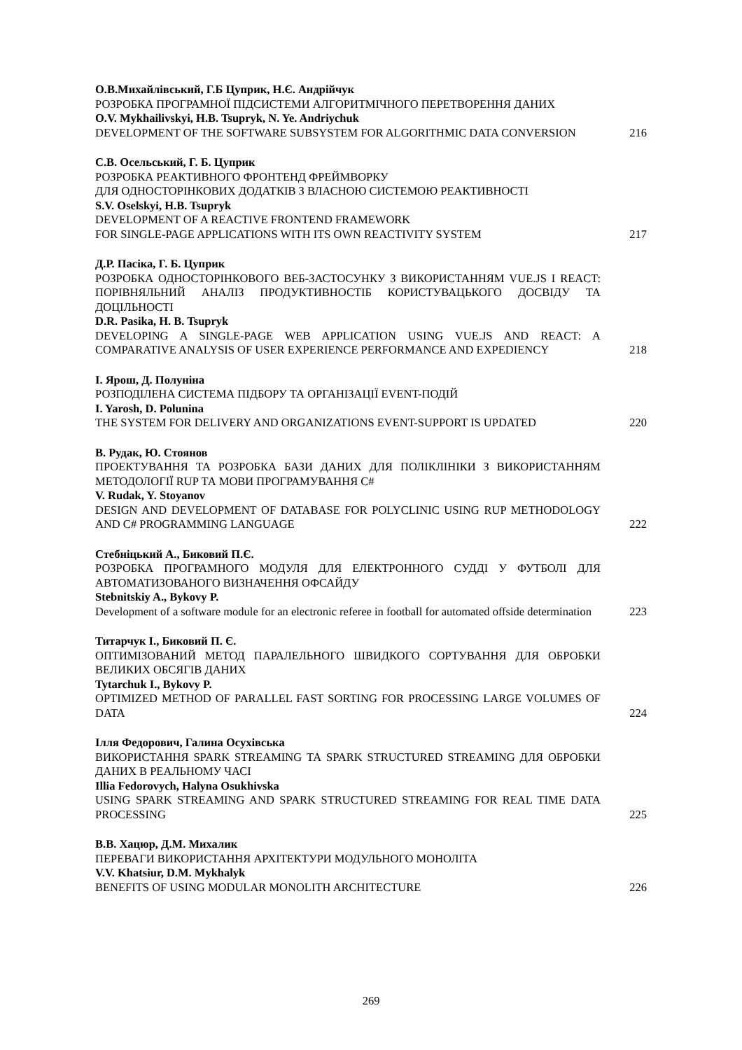О.В.Михайлівський, Г.Б Цуприк, Н.Є. Андрійчук
РОЗРОБКА ПРОГРАМНОЇ ПІДСИСТЕМИ АЛГОРИТМІЧНОГО ПЕРЕТВОРЕННЯ ДАНИХ
O.V. Mykhailivskyi, H.B. Tsupryk, N. Ye. Andriychuk
DEVELOPMENT OF THE SOFTWARE SUBSYSTEM FOR ALGORITHMIC DATA CONVERSION
216
С.В. Осельський, Г. Б. Цуприк
РОЗРОБКА РЕАКТИВНОГО ФРОНТЕНД ФРЕЙМВОРКУ
ДЛЯ ОДНОСТОРІНКОВИХ ДОДАТКІВ З ВЛАСНОЮ СИСТЕМОЮ РЕАКТИВНОСТІ
S.V. Oselskyi, H.B. Tsupryk
DEVELOPMENT OF A REACTIVE FRONTEND FRAMEWORK
FOR SINGLE-PAGE APPLICATIONS WITH ITS OWN REACTIVITY SYSTEM
217
Д.Р. Пасіка, Г. Б. Цуприк
РОЗРОБКА ОДНОСТОРІНКОВОГО ВЕБ-ЗАСТОСУНКУ З ВИКОРИСТАННЯМ VUE.JS І REACT: ПОРІВНЯЛЬНИЙ АНАЛІЗ ПРОДУКТИВНОСТІБ КОРИСТУВАЦЬКОГО ДОСВІДУ ТА ДОЦІЛЬНОСТІ
D.R. Pasika, H. B. Tsupryk
DEVELOPING A SINGLE-PAGE WEB APPLICATION USING VUE.JS AND REACT: A COMPARATIVE ANALYSIS OF USER EXPERIENCE PERFORMANCE AND EXPEDIENCY
218
І. Ярош, Д. Полуніна
РОЗПОДІЛЕНА СИСТЕМА ПІДБОРУ ТА ОРГАНІЗАЦІЇ EVENT-ПОДІЙ
I. Yarosh, D. Polunina
THE SYSTEM FOR DELIVERY AND ORGANIZATIONS EVENT-SUPPORT IS UPDATED
220
В. Рудак, Ю. Стоянов
ПРОЕКТУВАННЯ ТА РОЗРОБКА БАЗИ ДАНИХ ДЛЯ ПОЛІКЛІНІКИ З ВИКОРИСТАННЯМ МЕТОДОЛОГІЇ RUP ТА МОВИ ПРОГРАМУВАННЯ C#
V. Rudak, Y. Stoyanov
DESIGN AND DEVELOPMENT OF DATABASE FOR POLYCLINIC USING RUP METHODOLOGY AND C# PROGRAMMING LANGUAGE
222
Стебніцький А., Биковий П.Є.
РОЗРОБКА ПРОГРАМНОГО МОДУЛЯ ДЛЯ ЕЛЕКТРОННОГО СУДДІ У ФУТБОЛІ ДЛЯ АВТОМАТИЗОВАНОГО ВИЗНАЧЕННЯ ОФСАЙДУ
Stebnitskiy A., Bykovy P.
Development of a software module for an electronic referee in football for automated offside determination
223
Титарчук І., Биковий П. Є.
ОПТИМІЗОВАНИЙ МЕТОД ПАРАЛЕЛЬНОГО ШВИДКОГО СОРТУВАННЯ ДЛЯ ОБРОБКИ ВЕЛИКИХ ОБСЯГІВ ДАНИХ
Tytarchuk I., Bykovy P.
OPTIMIZED METHOD OF PARALLEL FAST SORTING FOR PROCESSING LARGE VOLUMES OF DATA
224
Ілля Федорович, Галина Осухівська
ВИКОРИСТАННЯ SPARK STREAMING ТА SPARK STRUCTURED STREAMING ДЛЯ ОБРОБКИ ДАНИХ В РЕАЛЬНОМУ ЧАСІ
Illia Fedorovych, Halyna Osukhivska
USING SPARK STREAMING AND SPARK STRUCTURED STREAMING FOR REAL TIME DATA PROCESSING
225
В.В. Хацюр, Д.М. Михалик
ПЕРЕВАГИ ВИКОРИСТАННЯ АРХІТЕКТУРИ МОДУЛЬНОГО МОНОЛІТА
V.V. Khatsiur, D.M. Mykhalyk
BENEFITS OF USING MODULAR MONOLITH ARCHITECTURE
226
269